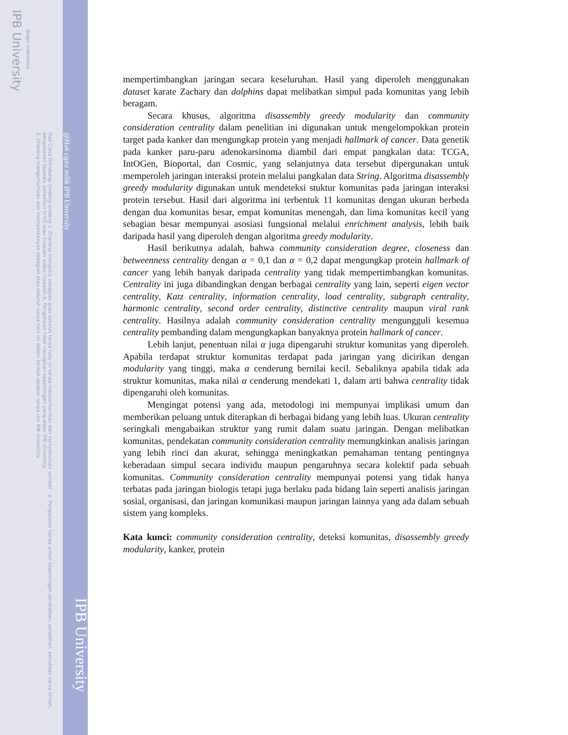IPB University
Bogor Indonesia
2. Dilarang mengumumkan dan memperbanyak sebagian atau seluruh karya tulis ini dalam bentuk apapun tanpa izin IPB University.
Hak Cipta Dilindungi Undang-undang 1. Dilarang mengutip sebagian atau seluruh karya tulis ini tanpa mencantumkan dan menyebutkan sumber : a. Pengutipan hanya untuk kepentingan pendidikan, penelitian, penulisan karya ilmiah, penyusunan laporan, penulisan kritik atau tinjauan suatu masalah b. Pengutipan tidak merugikan kepentingan yang wajar IPB University.
@Hak cipta milik IPB University
IPB University
mempertimbangkan jaringan secara keseluruhan. Hasil yang diperoleh menggunakan dataset karate Zachary dan dolphins dapat melibatkan simpul pada komunitas yang lebih beragam.
Secara khusus, algoritma disassembly greedy modularity dan community consideration centrality dalam penelitian ini digunakan untuk mengelompokkan protein target pada kanker dan mengungkap protein yang menjadi hallmark of cancer. Data genetik pada kanker paru-paru adenokarsinoma diambil dari empat pangkalan data: TCGA, IntOGen, Bioportal, dan Cosmic, yang selanjutnya data tersebut dipergunakan untuk memperoleh jaringan interaksi protein melalui pangkalan data String. Algoritma disassembly greedy modularity digunakan untuk mendeteksi stuktur komunitas pada jaringan interaksi protein tersebut. Hasil dari algoritma ini terbentuk 11 komunitas dengan ukuran berbeda dengan dua komunitas besar, empat komunitas menengah, dan lima komunitas kecil yang sebagian besar mempunyai asosiasi fungsional melalui enrichment analysis, lebih baik daripada hasil yang diperoleh dengan algoritma greedy modularity.
Hasil berikutnya adalah, bahwa community consideration degree, closeness dan betweenness centrality dengan α = 0,1 dan α = 0,2 dapat mengungkap protein hallmark of cancer yang lebih banyak daripada centrality yang tidak mempertimbangkan komunitas. Centrality ini juga dibandingkan dengan berbagai centrality yang lain, seperti eigen vector centrality, Katz centrality, information centrality, load centrality, subgraph centrality, harmonic centrality, second order centrality, distinctive centrality maupun viral rank centrality. Hasilnya adalah community consideration centrality mengungguli kesemua centrality pembanding dalam mengungkapkan banyaknya protein hallmark of cancer.
Lebih lanjut, penentuan nilai α juga dipengaruhi struktur komunitas yang diperoleh. Apabila terdapat struktur komunitas terdapat pada jaringan yang dicirikan dengan modularity yang tinggi, maka α cenderung bernilai kecil. Sebaliknya apabila tidak ada struktur komunitas, maka nilai α cenderung mendekati 1, dalam arti bahwa centrality tidak dipengaruhi oleh komunitas.
Mengingat potensi yang ada, metodologi ini mempunyai implikasi umum dan memberikan peluang untuk diterapkan di berbagai bidang yang lebih luas. Ukuran centrality seringkali mengabaikan struktur yang rumit dalam suatu jaringan. Dengan melibatkan komunitas, pendekatan community consideration centrality memungkinkan analisis jaringan yang lebih rinci dan akurat, sehingga meningkatkan pemahaman tentang pentingnya keberadaan simpul secara individu maupun pengaruhnya secara kolektif pada sebuah komunitas. Community consideration centrality mempunyai potensi yang tidak hanya terbatas pada jaringan biologis tetapi juga berlaku pada bidang lain seperti analisis jaringan sosial, organisasi, dan jaringan komunikasi maupun jaringan lainnya yang ada dalam sebuah sistem yang kompleks.
Kata kunci: community consideration centrality, deteksi komunitas, disassembly greedy modularity, kanker, protein